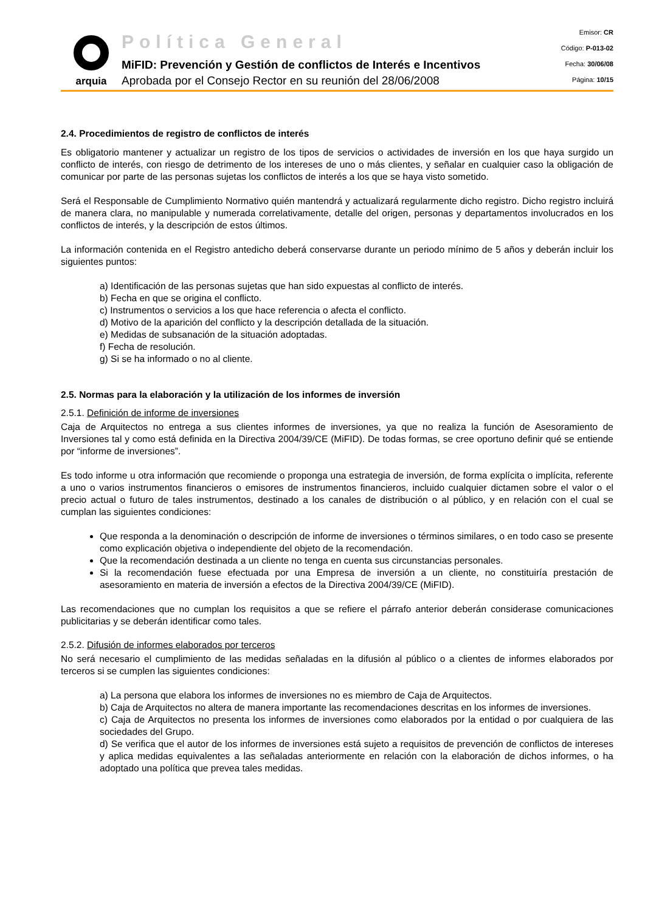arquia
Política General
MiFID: Prevención y Gestión de conflictos de Interés e Incentivos
Aprobada por el Consejo Rector en su reunión del 28/06/2008
Emisor: CR
Código: P-013-02
Fecha: 30/06/08
Página: 10/15
2.4. Procedimientos de registro de conflictos de interés
Es obligatorio mantener y actualizar un registro de los tipos de servicios o actividades de inversión en los que haya surgido un conflicto de interés, con riesgo de detrimento de los intereses de uno o más clientes, y señalar en cualquier caso la obligación de comunicar por parte de las personas sujetas los conflictos de interés a los que se haya visto sometido.
Será el Responsable de Cumplimiento Normativo quién mantendrá y actualizará regularmente dicho registro. Dicho registro incluirá de manera clara, no manipulable y numerada correlativamente, detalle del origen, personas y departamentos involucrados en los conflictos de interés, y la descripción de estos últimos.
La información contenida en el Registro antedicho deberá conservarse durante un periodo mínimo de 5 años y deberán incluir los siguientes puntos:
a) Identificación de las personas sujetas que han sido expuestas al conflicto de interés.
b) Fecha en que se origina el conflicto.
c) Instrumentos o servicios a los que hace referencia o afecta el conflicto.
d) Motivo de la aparición del conflicto y la descripción detallada de la situación.
e) Medidas de subsanación de la situación adoptadas.
f) Fecha de resolución.
g) Si se ha informado o no al cliente.
2.5. Normas para la elaboración y la utilización de los informes de inversión
2.5.1. Definición de informe de inversiones
Caja de Arquitectos no entrega a sus clientes informes de inversiones, ya que no realiza la función de Asesoramiento de Inversiones tal y como está definida en la Directiva 2004/39/CE (MiFID). De todas formas, se cree oportuno definir qué se entiende por “informe de inversiones”.
Es todo informe u otra información que recomiende o proponga una estrategia de inversión, de forma explícita o implícita, referente a uno o varios instrumentos financieros o emisores de instrumentos financieros, incluido cualquier dictamen sobre el valor o el precio actual o futuro de tales instrumentos, destinado a los canales de distribución o al público, y en relación con el cual se cumplan las siguientes condiciones:
Que responda a la denominación o descripción de informe de inversiones o términos similares, o en todo caso se presente como explicación objetiva o independiente del objeto de la recomendación.
Que la recomendación destinada a un cliente no tenga en cuenta sus circunstancias personales.
Si la recomendación fuese efectuada por una Empresa de inversión a un cliente, no constituiría prestación de asesoramiento en materia de inversión a efectos de la Directiva 2004/39/CE (MiFID).
Las recomendaciones que no cumplan los requisitos a que se refiere el párrafo anterior deberán considerase comunicaciones publicitarias y se deberán identificar como tales.
2.5.2. Difusión de informes elaborados por terceros
No será necesario el cumplimiento de las medidas señaladas en la difusión al público o a clientes de informes elaborados por terceros si se cumplen las siguientes condiciones:
a) La persona que elabora los informes de inversiones no es miembro de Caja de Arquitectos.
b) Caja de Arquitectos no altera de manera importante las recomendaciones descritas en los informes de inversiones.
c) Caja de Arquitectos no presenta los informes de inversiones como elaborados por la entidad o por cualquiera de las sociedades del Grupo.
d) Se verifica que el autor de los informes de inversiones está sujeto a requisitos de prevención de conflictos de intereses y aplica medidas equivalentes a las señaladas anteriormente en relación con la elaboración de dichos informes, o ha adoptado una política que prevea tales medidas.